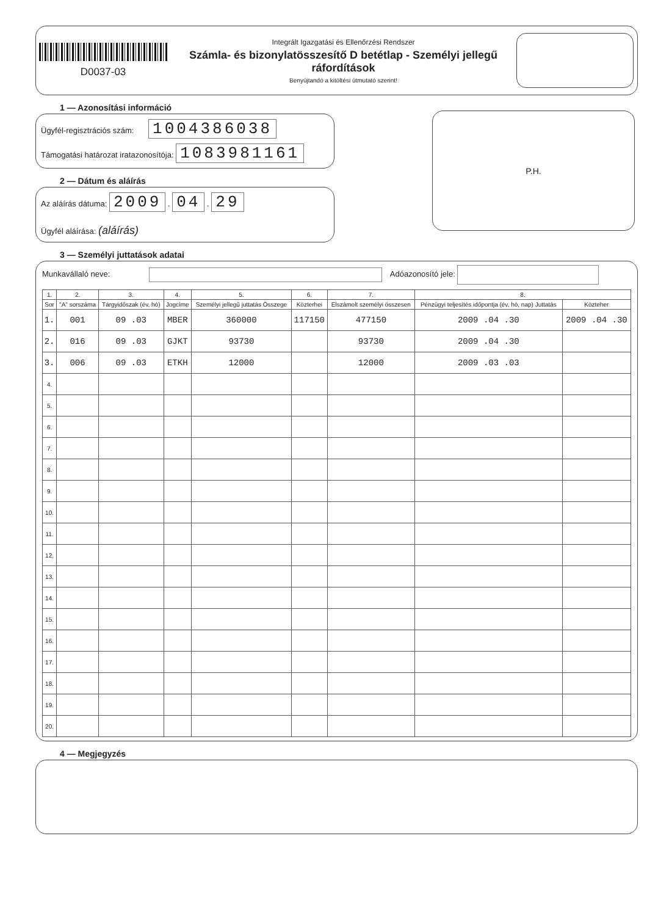D0037-03
Integrált Igazgatási és Ellenőrzési Rendszer
Számla- és bizonylatösszesítő D betétlap - Személyi jellegű ráfordítások
Benyújtandó a kitöltési útmutató szerint!
1 — Azonosítási információ
Ügyfél-regisztrációs szám: 1004386038
Támogatási határozat iratazonosítója: 1083981161
2 — Dátum és aláírás
Az aláírás dátuma: 2009 . 04 . 29
Ügyfél aláírása: (aláírás)
P.H.
3 — Személyi juttatások adatai
Munkavállaló neve: Adóazonosító jele:
| 1. | 2. | 3. | 4. | 5. | 6. | 7. | 8. | |
| --- | --- | --- | --- | --- | --- | --- | --- | --- |
| Sor | "A" sorszáma | Tárgyidőszak (év, hó) | Jogcíme | Személyi jellegű juttatás Összege | Közterhei | Elszámolt személyi összesen | Pénzügyi teljesítés időpontja (év, hó, nap) Juttatás | Közteher |
| 1. | 001 | 09 .03 | MBER | 360000 | 117150 | 477150 | 2009 .04 .30 | 2009 .04 .30 |
| 2. | 016 | 09 .03 | GJKT | 93730 | | 93730 | 2009 .04 .30 | |
| 3. | 006 | 09 .03 | ETKH | 12000 | | 12000 | 2009 .03 .03 | |
| 4. | | | | | | | | |
| 5. | | | | | | | | |
| 6. | | | | | | | | |
| 7. | | | | | | | | |
| 8. | | | | | | | | |
| 9. | | | | | | | | |
| 10. | | | | | | | | |
| 11. | | | | | | | | |
| 12. | | | | | | | | |
| 13. | | | | | | | | |
| 14. | | | | | | | | |
| 15. | | | | | | | | |
| 16. | | | | | | | | |
| 17. | | | | | | | | |
| 18. | | | | | | | | |
| 19. | | | | | | | | |
| 20. | | | | | | | | |
4 — Megjegyzés